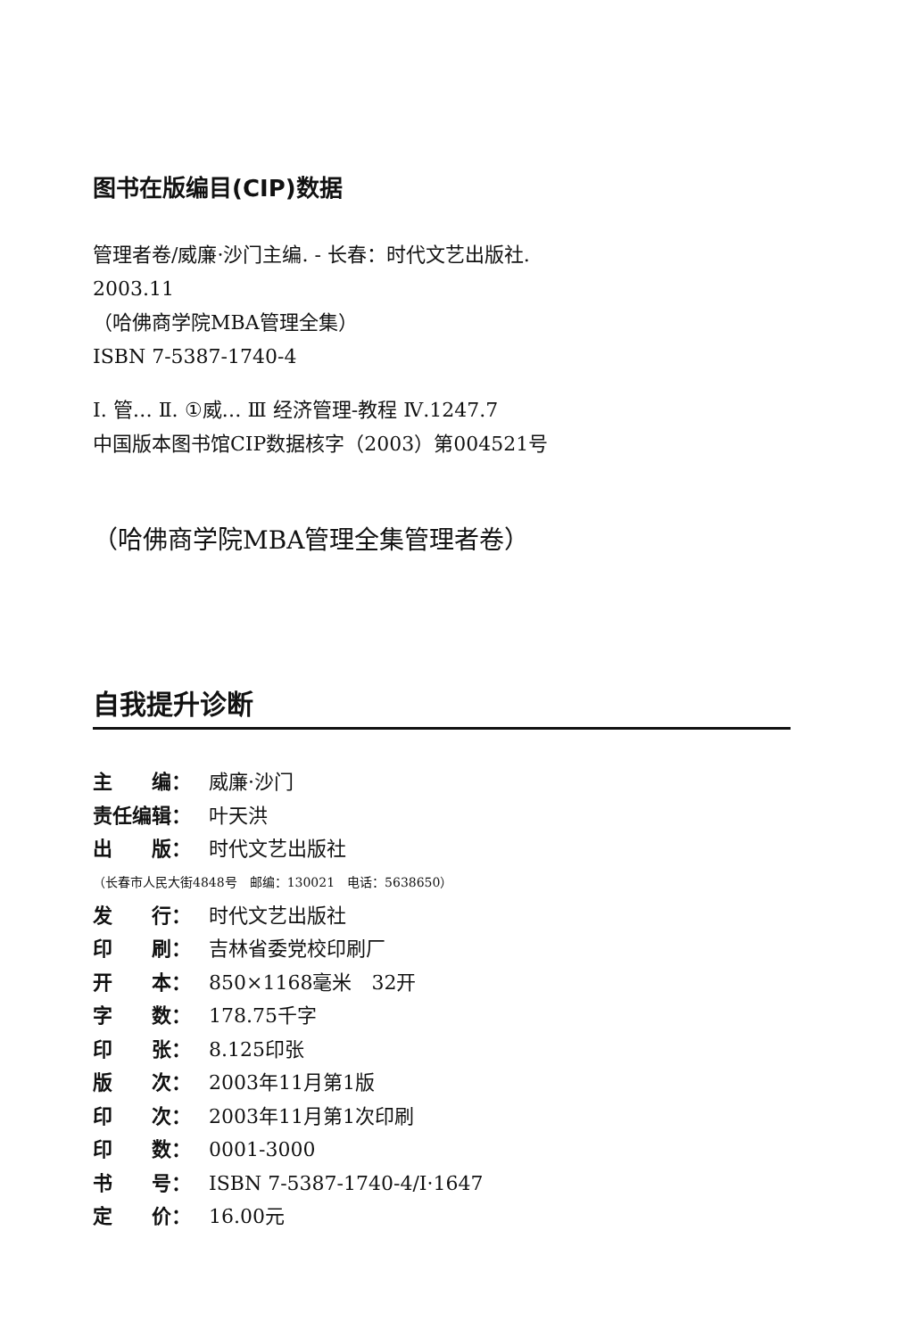图书在版编目(CIP)数据
管理者卷/威廉·沙门主编. - 长春：时代文艺出版社.
2003.11
（哈佛商学院MBA管理全集）
ISBN 7-5387-1740-4
Ⅰ. 管… Ⅱ. ①威… Ⅲ 经济管理-教程 Ⅳ.1247.7
中国版本图书馆CIP数据核字（2003）第004521号
（哈佛商学院MBA管理全集管理者卷）
自我提升诊断
主　　编： 威廉·沙门
责任编辑： 叶天洪
出　　版： 时代文艺出版社
（长春市人民大街4848号　邮编：130021　电话：5638650）
发　　行： 时代文艺出版社
印　　刷： 吉林省委党校印刷厂
开　　本： 850×1168毫米　32开
字　　数： 178.75千字
印　　张： 8.125印张
版　　次： 2003年11月第1版
印　　次： 2003年11月第1次印刷
印　　数： 0001-3000
书　　号： ISBN 7-5387-1740-4/I·1647
定　　价： 16.00元